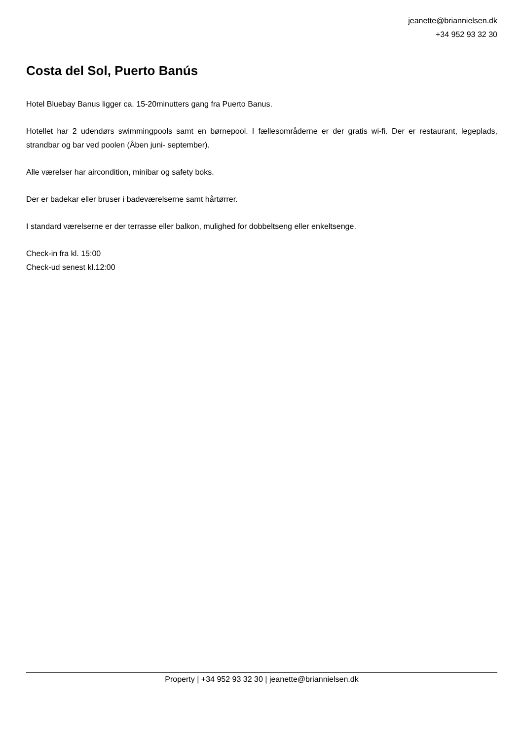jeanette@briannielsen.dk
+34 952 93 32 30
Costa del Sol, Puerto Banús
Hotel Bluebay Banus ligger ca. 15-20minutters gang fra Puerto Banus.
Hotellet har 2 udendørs swimmingpools samt en børnepool. I fællesområderne er der gratis wi-fi. Der er restaurant, legeplads, strandbar og bar ved poolen (Åben juni- september).
Alle værelser har aircondition, minibar og safety boks.
Der er badekar eller bruser i badeværelserne samt hårtørrer.
I standard værelserne er der terrasse eller balkon, mulighed for dobbeltseng eller enkeltsenge.
Check-in fra kl. 15:00
Check-ud senest kl.12:00
Property | +34 952 93 32 30 | jeanette@briannielsen.dk